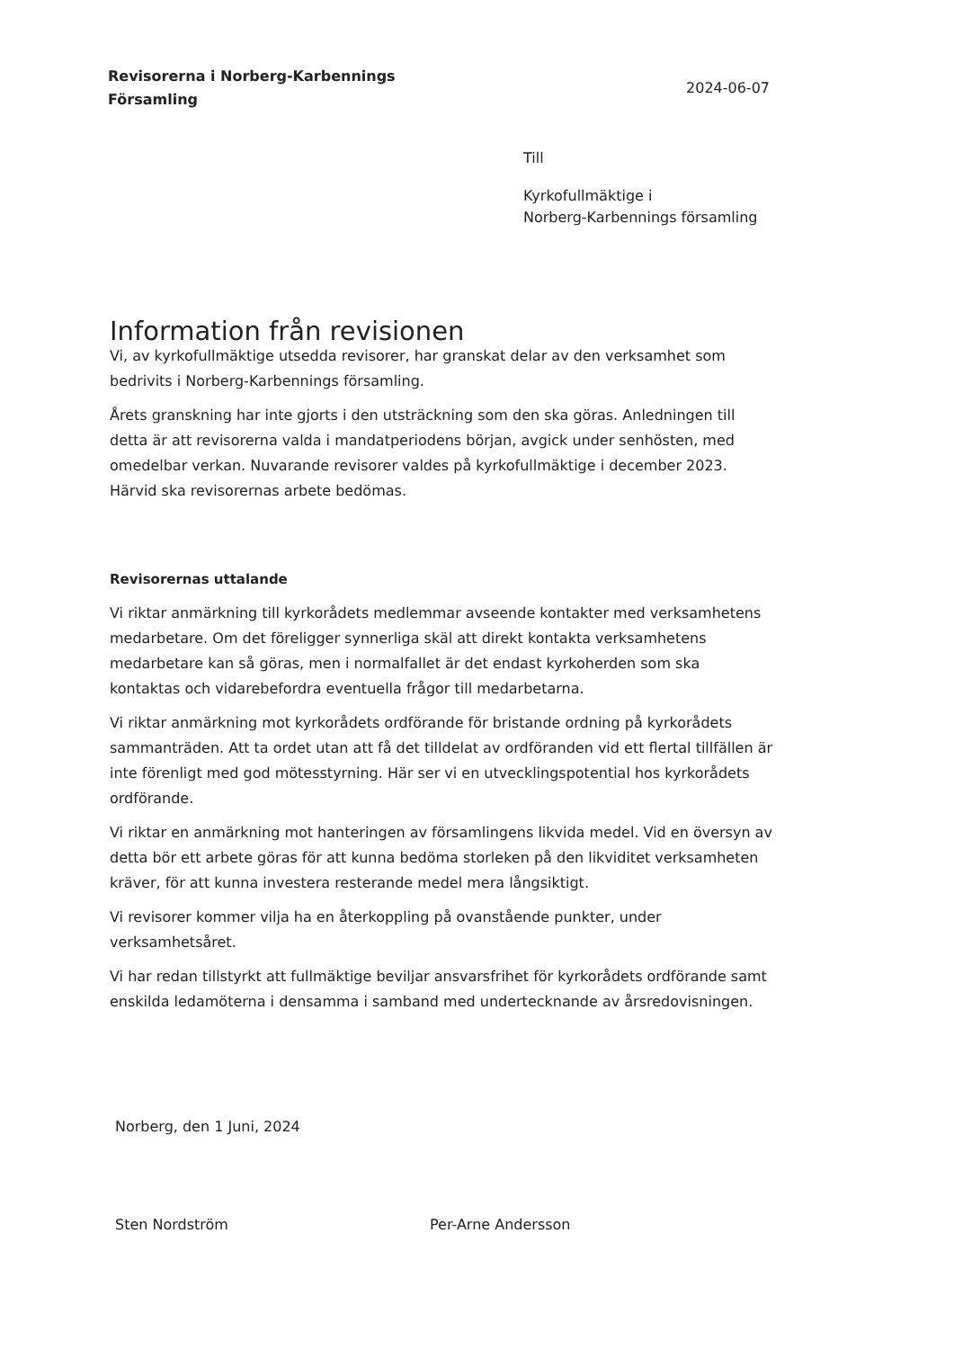Revisorerna i Norberg-Karbennings
Församling
2024-06-07
Till
Kyrkofullmäktige i
Norberg-Karbennings församling
Information från revisionen
Vi, av kyrkofullmäktige utsedda revisorer, har granskat delar av den verksamhet som bedrivits i Norberg-Karbennings församling.
Årets granskning har inte gjorts i den utsträckning som den ska göras. Anledningen till detta är att revisorerna valda i mandatperiodens början, avgick under senhösten, med omedelbar verkan. Nuvarande revisorer valdes på kyrkofullmäktige i december 2023. Härvid ska revisorernas arbete bedömas.
Revisorernas uttalande
Vi riktar anmärkning till kyrkorådets medlemmar avseende kontakter med verksamhetens medarbetare. Om det föreligger synnerliga skäl att direkt kontakta verksamhetens medarbetare kan så göras, men i normalfallet är det endast kyrkoherden som ska kontaktas och vidarebefordra eventuella frågor till medarbetarna.
Vi riktar anmärkning mot kyrkorådets ordförande för bristande ordning på kyrkorådets sammanträden. Att ta ordet utan att få det tilldelat av ordföranden vid ett flertal tillfällen är inte förenligt med god mötesstyrning. Här ser vi en utvecklingspotential hos kyrkorådets ordförande.
Vi riktar en anmärkning mot hanteringen av församlingens likvida medel. Vid en översyn av detta bör ett arbete göras för att kunna bedöma storleken på den likviditet verksamheten kräver, för att kunna investera resterande medel mera långsiktigt.
Vi revisorer kommer vilja ha en återkoppling på ovanstående punkter, under verksamhetsåret.
Vi har redan tillstyrkt att fullmäktige beviljar ansvarsfrihet för kyrkorådets ordförande samt enskilda ledamöterna i densamma i samband med undertecknande av årsredovisningen.
Norberg, den 1 Juni, 2024
Sten Nordström Per-Arne Andersson